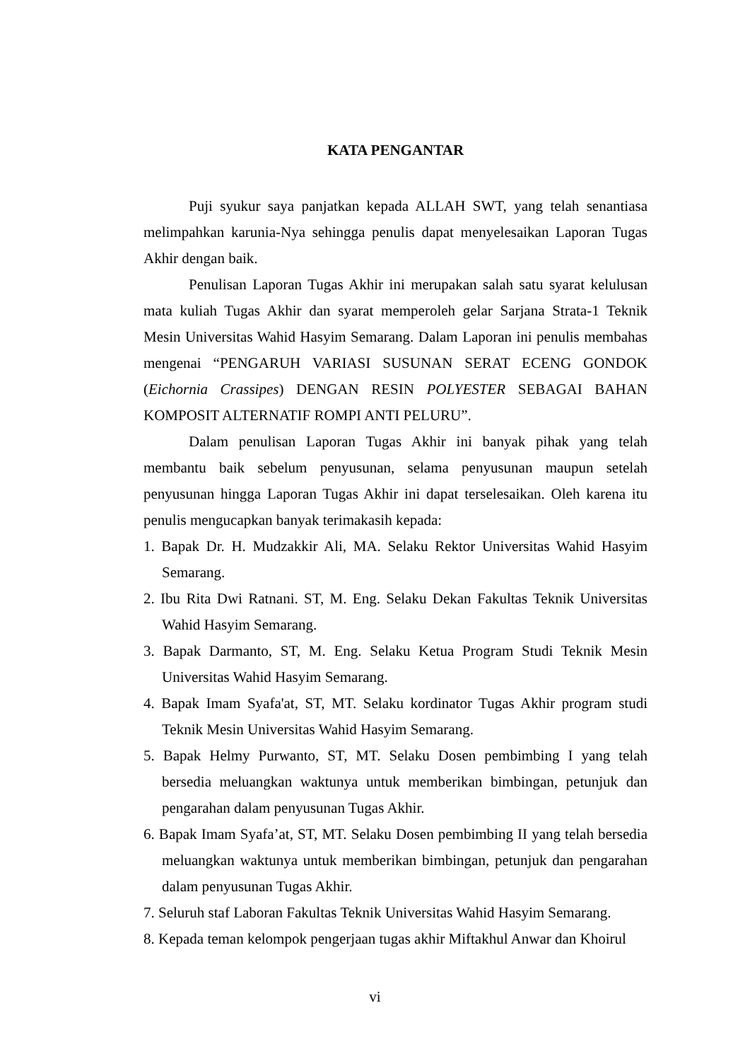KATA PENGANTAR
Puji syukur saya panjatkan kepada ALLAH SWT, yang telah senantiasa melimpahkan karunia-Nya sehingga penulis dapat menyelesaikan Laporan Tugas Akhir dengan baik.
Penulisan Laporan Tugas Akhir ini merupakan salah satu syarat kelulusan mata kuliah Tugas Akhir dan syarat memperoleh gelar Sarjana Strata-1 Teknik Mesin Universitas Wahid Hasyim Semarang. Dalam Laporan ini penulis membahas mengenai “PENGARUH VARIASI SUSUNAN SERAT ECENG GONDOK (Eichornia Crassipes) DENGAN RESIN POLYESTER SEBAGAI BAHAN KOMPOSIT ALTERNATIF ROMPI ANTI PELURU”.
Dalam penulisan Laporan Tugas Akhir ini banyak pihak yang telah membantu baik sebelum penyusunan, selama penyusunan maupun setelah penyusunan hingga Laporan Tugas Akhir ini dapat terselesaikan. Oleh karena itu penulis mengucapkan banyak terimakasih kepada:
1. Bapak Dr. H. Mudzakkir Ali, MA. Selaku Rektor Universitas Wahid Hasyim Semarang.
2. Ibu Rita Dwi Ratnani. ST, M. Eng. Selaku Dekan Fakultas Teknik Universitas Wahid Hasyim Semarang.
3. Bapak Darmanto, ST, M. Eng. Selaku Ketua Program Studi Teknik Mesin Universitas Wahid Hasyim Semarang.
4. Bapak Imam Syafa'at, ST, MT. Selaku kordinator Tugas Akhir program studi Teknik Mesin Universitas Wahid Hasyim Semarang.
5. Bapak Helmy Purwanto, ST, MT. Selaku Dosen pembimbing I yang telah bersedia meluangkan waktunya untuk memberikan bimbingan, petunjuk dan pengarahan dalam penyusunan Tugas Akhir.
6. Bapak Imam Syafa’at, ST, MT. Selaku Dosen pembimbing II yang telah bersedia meluangkan waktunya untuk memberikan bimbingan, petunjuk dan pengarahan dalam penyusunan Tugas Akhir.
7. Seluruh staf Laboran Fakultas Teknik Universitas Wahid Hasyim Semarang.
8. Kepada teman kelompok pengerjaan tugas akhir Miftakhul Anwar dan Khoirul
vi